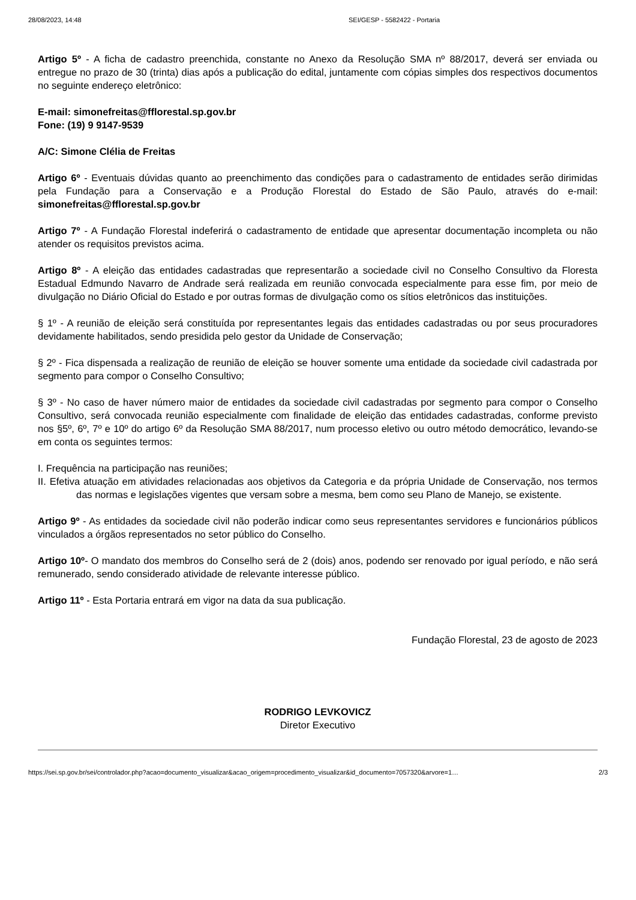28/08/2023, 14:48 SEI/GESP - 5582422 - Portaria
Artigo 5º - A ficha de cadastro preenchida, constante no Anexo da Resolução SMA nº 88/2017, deverá ser enviada ou entregue no prazo de 30 (trinta) dias após a publicação do edital, juntamente com cópias simples dos respectivos documentos no seguinte endereço eletrônico:
E-mail: simonefreitas@fflorestal.sp.gov.br
Fone: (19) 9 9147-9539
A/C: Simone Clélia de Freitas
Artigo 6º - Eventuais dúvidas quanto ao preenchimento das condições para o cadastramento de entidades serão dirimidas pela Fundação para a Conservação e a Produção Florestal do Estado de São Paulo, através do e-mail: simonefreitas@fflorestal.sp.gov.br
Artigo 7º - A Fundação Florestal indeferirá o cadastramento de entidade que apresentar documentação incompleta ou não atender os requisitos previstos acima.
Artigo 8º - A eleição das entidades cadastradas que representarão a sociedade civil no Conselho Consultivo da Floresta Estadual Edmundo Navarro de Andrade será realizada em reunião convocada especialmente para esse fim, por meio de divulgação no Diário Oficial do Estado e por outras formas de divulgação como os sítios eletrônicos das instituições.
§ 1º - A reunião de eleição será constituída por representantes legais das entidades cadastradas ou por seus procuradores devidamente habilitados, sendo presidida pelo gestor da Unidade de Conservação;
§ 2º - Fica dispensada a realização de reunião de eleição se houver somente uma entidade da sociedade civil cadastrada por segmento para compor o Conselho Consultivo;
§ 3º - No caso de haver número maior de entidades da sociedade civil cadastradas por segmento para compor o Conselho Consultivo, será convocada reunião especialmente com finalidade de eleição das entidades cadastradas, conforme previsto nos §5º, 6º, 7º e 10º do artigo 6º da Resolução SMA 88/2017, num processo eletivo ou outro método democrático, levando-se em conta os seguintes termos:
I. Frequência na participação nas reuniões;
II. Efetiva atuação em atividades relacionadas aos objetivos da Categoria e da própria Unidade de Conservação, nos termos das normas e legislações vigentes que versam sobre a mesma, bem como seu Plano de Manejo, se existente.
Artigo 9º - As entidades da sociedade civil não poderão indicar como seus representantes servidores e funcionários públicos vinculados a órgãos representados no setor público do Conselho.
Artigo 10º- O mandato dos membros do Conselho será de 2 (dois) anos, podendo ser renovado por igual período, e não será remunerado, sendo considerado atividade de relevante interesse público.
Artigo 11º - Esta Portaria entrará em vigor na data da sua publicação.
Fundação Florestal, 23 de agosto de 2023
RODRIGO LEVKOVICZ
Diretor Executivo
https://sei.sp.gov.br/sei/controlador.php?acao=documento_visualizar&acao_origem=procedimento_visualizar&id_documento=7057320&arvore=1… 2/3